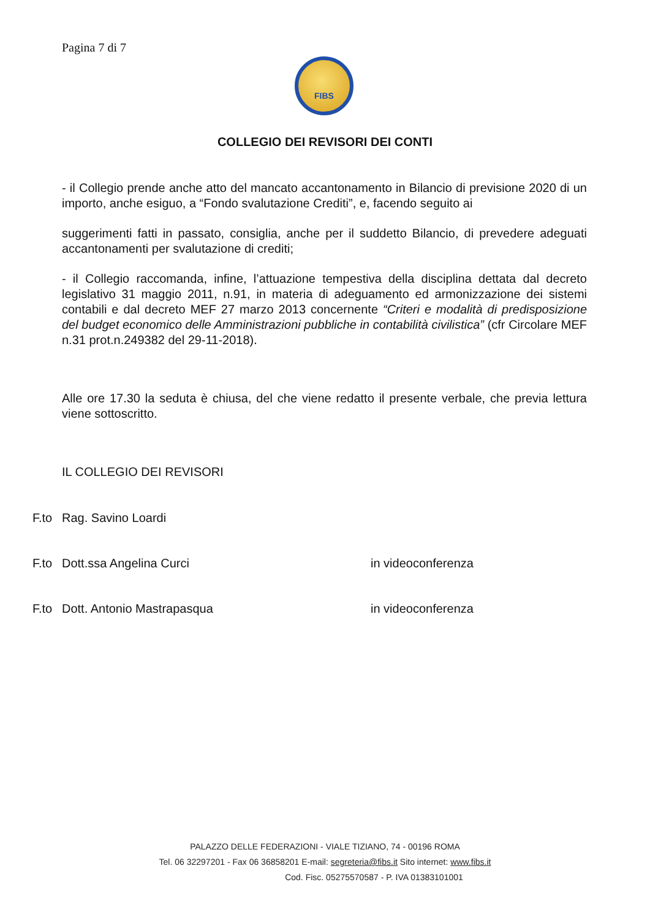Pagina 7 di 7
FIBS
COLLEGIO DEI REVISORI DEI CONTI
- il Collegio prende anche atto del mancato accantonamento in Bilancio di previsione 2020 di un importo, anche esiguo, a “Fondo svalutazione Crediti”, e, facendo seguito ai
suggerimenti fatti in passato, consiglia, anche per il suddetto Bilancio, di prevedere adeguati accantonamenti per svalutazione di crediti;
- il Collegio raccomanda, infine, l’attuazione tempestiva della disciplina dettata dal decreto legislativo 31 maggio 2011, n.91, in materia di adeguamento ed armonizzazione dei sistemi contabili e dal decreto MEF 27 marzo 2013 concernente “Criteri e modalità di predisposizione del budget economico delle Amministrazioni pubbliche in contabilità civilistica” (cfr Circolare MEF n.31 prot.n.249382 del 29-11-2018).
Alle ore 17.30 la seduta è chiusa, del che viene redatto il presente verbale, che previa lettura viene sottoscritto.
IL COLLEGIO DEI REVISORI
F.to Rag. Savino Loardi
F.to Dott.ssa Angelina Curci in videoconferenza
F.to Dott. Antonio Mastrapasqua in videoconferenza
PALAZZO DELLE FEDERAZIONI - VIALE TIZIANO, 74 - 00196 ROMA
Tel. 06 32297201 - Fax 06 36858201 E-mail: segreteria@fibs.it Sito internet: www.fibs.it
Cod. Fisc. 05275570587 - P. IVA 01383101001